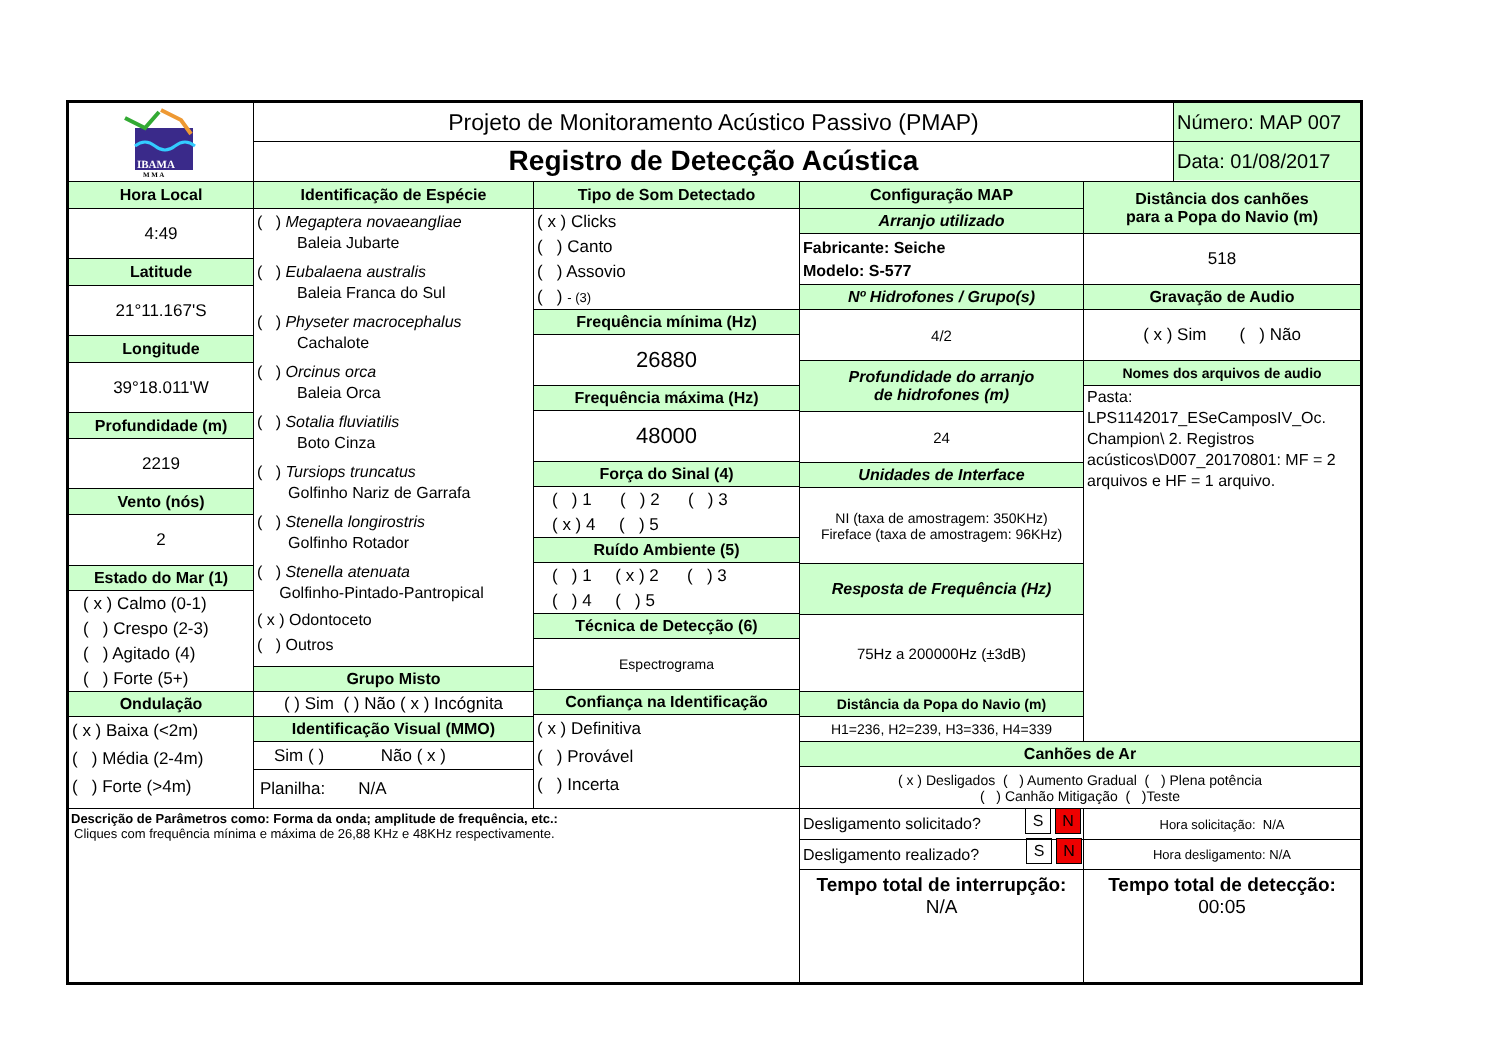IBAMA
M M A
Projeto de Monitoramento Acústico Passivo (PMAP)
Registro de Detecção Acústica
Número: MAP 007
Data: 01/08/2017
Hora Local
4:49
Latitude
21°11.167'S
Longitude
39°18.011'W
Profundidade (m)
2219
Vento (nós)
2
Estado do Mar (1)
( x ) Calmo (0-1)
( ) Crespo (2-3)
( ) Agitado (4)
( ) Forte (5+)
Ondulação
( x ) Baixa (<2m)
( ) Média (2-4m)
( ) Forte (>4m)
Identificação de Espécie
( ) Megaptera novaeangliae
Baleia Jubarte
( ) Eubalaena australis
Baleia Franca do Sul
( ) Physeter macrocephalus
Cachalote
( ) Orcinus orca
Baleia Orca
( ) Sotalia fluviatilis
Boto Cinza
( ) Tursiops truncatus
Golfinho Nariz de Garrafa
( ) Stenella longirostris
Golfinho Rotador
( ) Stenella atenuata
Golfinho-Pintado-Pantropical
( x ) Odontoceto
( ) Outros
Grupo Misto
( ) Sim ( ) Não ( x ) Incógnita
Identificação Visual (MMO)
Sim ( ) Não ( x )
Planilha: N/A
Tipo de Som Detectado
( x ) Clicks
( ) Canto
( ) Assovio
( ) - (3)
Frequência mínima (Hz)
26880
Frequência máxima (Hz)
48000
Força do Sinal (4)
( ) 1 ( ) 2 ( ) 3
( x ) 4 ( ) 5
Ruído Ambiente (5)
( ) 1 ( x ) 2 ( ) 3
( ) 4 ( ) 5
Técnica de Detecção (6)
Espectrograma
Confiança na Identificação
( x ) Definitiva
( ) Provável
( ) Incerta
Configuração MAP
Arranjo utilizado
Fabricante: Seiche
Modelo: S-577
Nº Hidrofones / Grupo(s)
4/2
Profundidade do arranjo
de hidrofones (m)
24
Unidades de Interface
NI (taxa de amostragem: 350KHz)
Fireface (taxa de amostragem: 96KHz)
Resposta de Frequência (Hz)
75Hz a 200000Hz (±3dB)
Distância da Popa do Navio (m)
H1=236, H2=239, H3=336, H4=339
Distância dos canhões
para a Popa do Navio (m)
518
Gravação de Audio
( x ) Sim ( ) Não
Nomes dos arquivos de audio
Pasta:
LPS1142017_ESeCamposIV_Oc.
Champion\ 2. Registros acústicos\D007_20170801: MF = 2 arquivos e HF = 1 arquivo.
Canhões de Ar
( x ) Desligados ( ) Aumento Gradual ( ) Plena potência
( ) Canhão Mitigação ( )Teste
Descrição de Parâmetros como: Forma da onda; amplitude de frequência, etc.:
Cliques com frequência mínima e máxima de 26,88 KHz e 48KHz respectivamente.
Desligamento solicitado?
Hora solicitação: N/A
Desligamento realizado?
Hora desligamento: N/A
Tempo total de interrupção:
N/A
Tempo total de detecção:
00:05
S N
S N